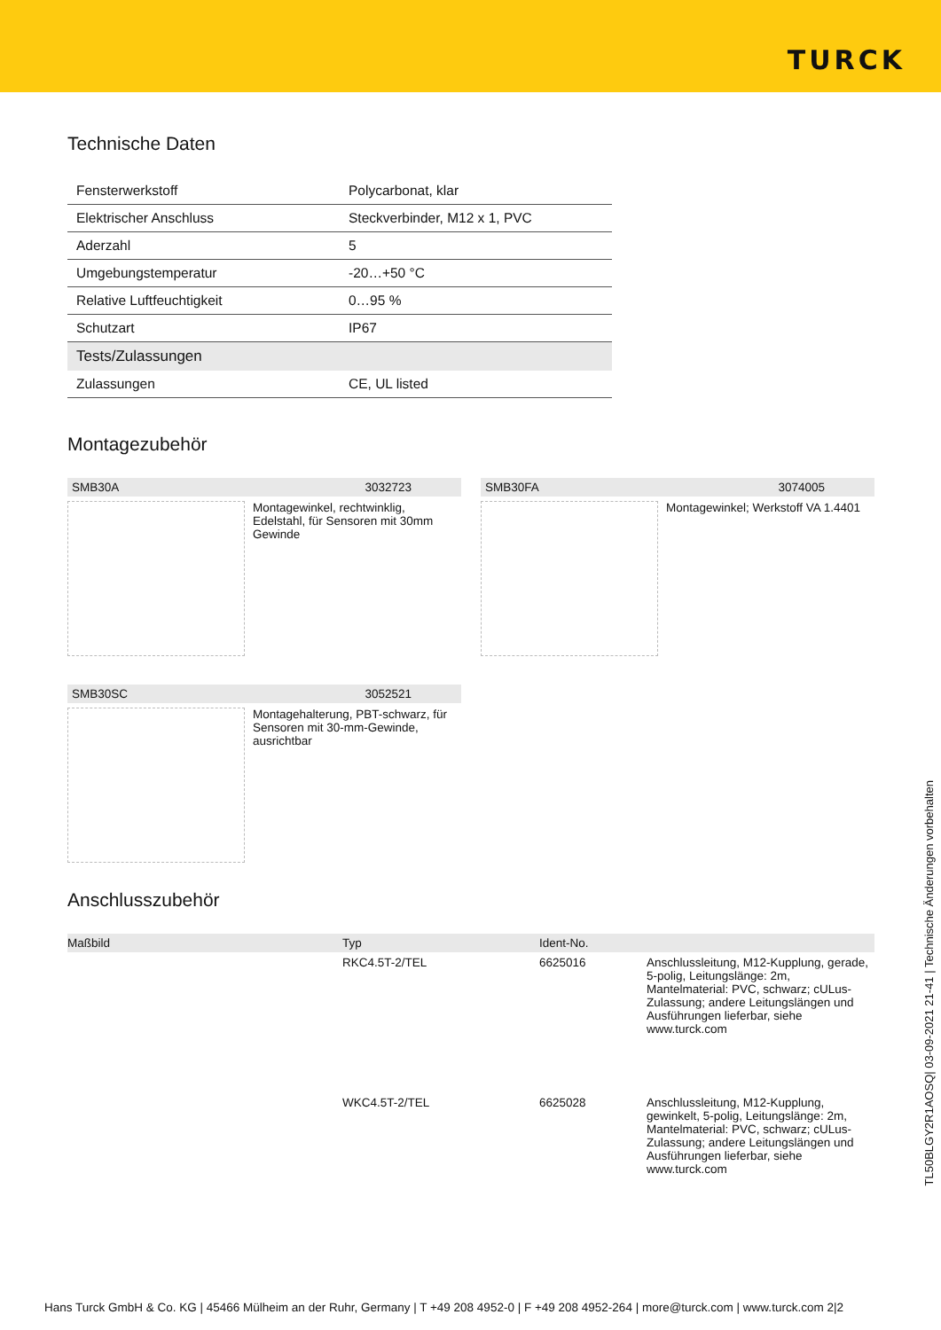TURCK
Technische Daten
| Fensterwerkstoff | Polycarbonat, klar |
| Elektrischer Anschluss | Steckverbinder, M12 x 1, PVC |
| Aderzahl | 5 |
| Umgebungstemperatur | -20…+50 °C |
| Relative Luftfeuchtigkeit | 0…95 % |
| Schutzart | IP67 |
| Tests/Zulassungen | |
| Zulassungen | CE, UL listed |
Montagezubehör
SMB30A 3032723
Montagewinkel, rechtwinklig, Edelstahl, für Sensoren mit 30mm Gewinde
SMB30FA 3074005
Montagewinkel; Werkstoff VA 1.4401
SMB30SC 3052521
Montagehalterung, PBT-schwarz, für Sensoren mit 30-mm-Gewinde, ausrichtbar
Anschlusszubehör
| Maßbild | Typ | Ident-No. | |
| --- | --- | --- | --- |
| | RKC4.5T-2/TEL | 6625016 | Anschlussleitung, M12-Kupplung, gerade, 5-polig, Leitungslänge: 2m, Mantelmaterial: PVC, schwarz; cULus-Zulassung; andere Leitungslängen und Ausführungen lieferbar, siehe www.turck.com |
| | WKC4.5T-2/TEL | 6625028 | Anschlussleitung, M12-Kupplung, gewinkelt, 5-polig, Leitungslänge: 2m, Mantelmaterial: PVC, schwarz; cULus-Zulassung; andere Leitungslängen und Ausführungen lieferbar, siehe www.turck.com |
TL50BLGY2R1AOSQ| 03-09-2021 21-41 | Technische Änderungen vorbehalten
Hans Turck GmbH & Co. KG | 45466 Mülheim an der Ruhr, Germany | T +49 208 4952-0 | F +49 208 4952-264 | more@turck.com | www.turck.com 2|2